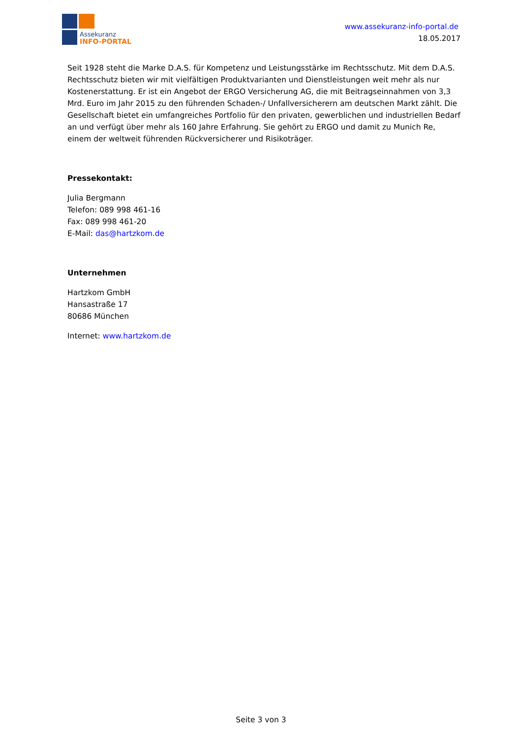Assekuranz
INFO-PORTAL
www.assekuranz-info-portal.de
18.05.2017
Seit 1928 steht die Marke D.A.S. für Kompetenz und Leistungsstärke im Rechtsschutz. Mit dem D.A.S. Rechtsschutz bieten wir mit vielfältigen Produktvarianten und Dienstleistungen weit mehr als nur Kostenerstattung. Er ist ein Angebot der ERGO Versicherung AG, die mit Beitragseinnahmen von 3,3 Mrd. Euro im Jahr 2015 zu den führenden Schaden-/ Unfallversicherern am deutschen Markt zählt. Die Gesellschaft bietet ein umfangreiches Portfolio für den privaten, gewerblichen und industriellen Bedarf an und verfügt über mehr als 160 Jahre Erfahrung. Sie gehört zu ERGO und damit zu Munich Re, einem der weltweit führenden Rückversicherer und Risikoträger.
Pressekontakt:
Julia Bergmann
Telefon: 089 998 461-16
Fax: 089 998 461-20
E-Mail: das@hartzkom.de
Unternehmen
Hartzkom GmbH
Hansastraße 17
80686 München
Internet: www.hartzkom.de
Seite 3 von 3